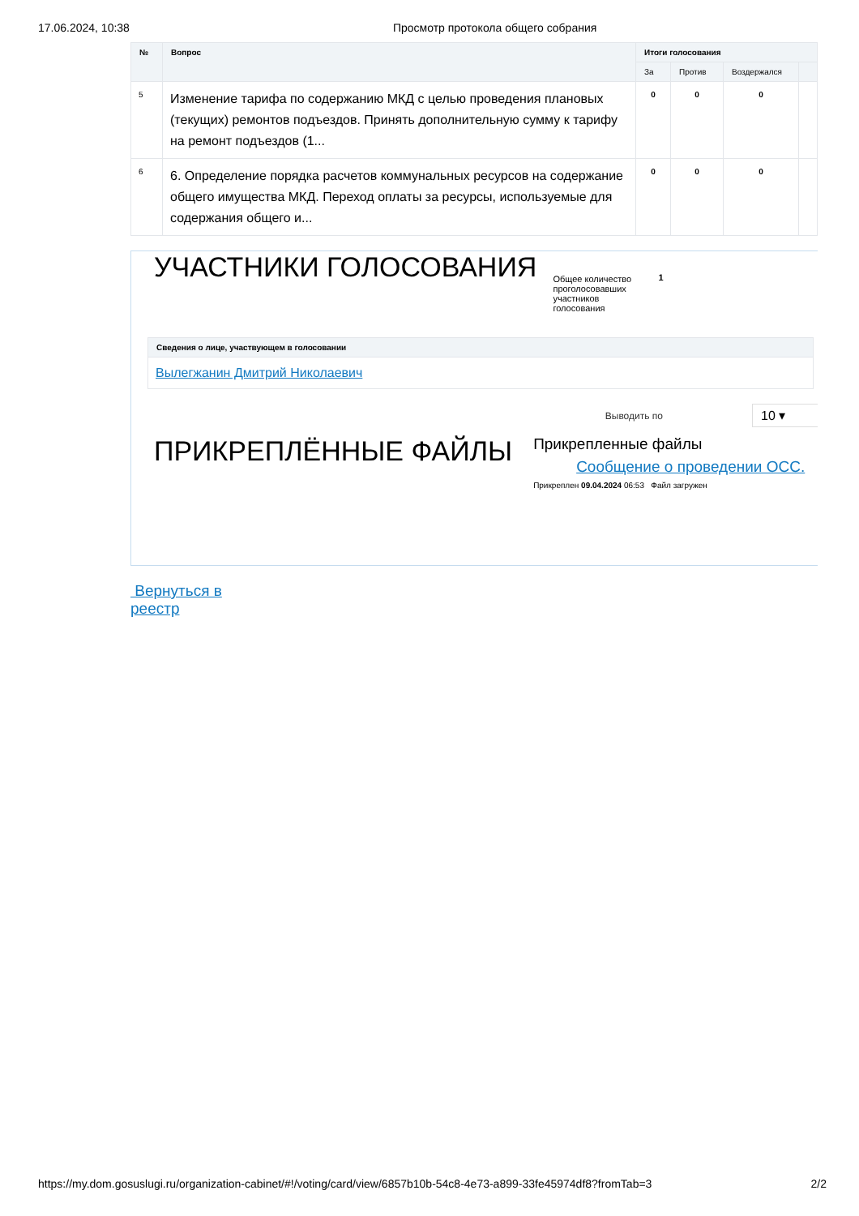17.06.2024, 10:38 Просмотр протокола общего собрания
| № | Вопрос | Итоги голосования | | | |
| --- | --- | --- | --- | --- | --- |
| | | За | Против | Воздержался | |
| 5 | Изменение тарифа по содержанию МКД с целью проведения плановых (текущих) ремонтов подъездов. Принять дополнительную сумму к тарифу на ремонт подъездов (1... | 0 | 0 | 0 | |
| 6 | 6. Определение порядка расчетов коммунальных ресурсов на содержание общего имущества МКД. Переход оплаты за ресурсы, используемые для содержания общего и... | 0 | 0 | 0 | |
УЧАСТНИКИ ГОЛОСОВАНИЯ Общее количество проголосовавших участников голосования 1
| Сведения о лице, участвующем в голосовании |
| --- |
| Вылегжанин Дмитрий Николаевич |
Выводить по 10 ▾
ПРИКРЕПЛЁННЫЕ ФАЙЛЫ
Прикрепленные файлы
Сообщение о проведении ОСС.
Прикреплен 09.04.2024 06:53 Файл загружен
Вернуться в реестр
https://my.dom.gosuslugi.ru/organization-cabinet/#!/voting/card/view/6857b10b-54c8-4e73-a899-33fe45974df8?fromTab=3 2/2